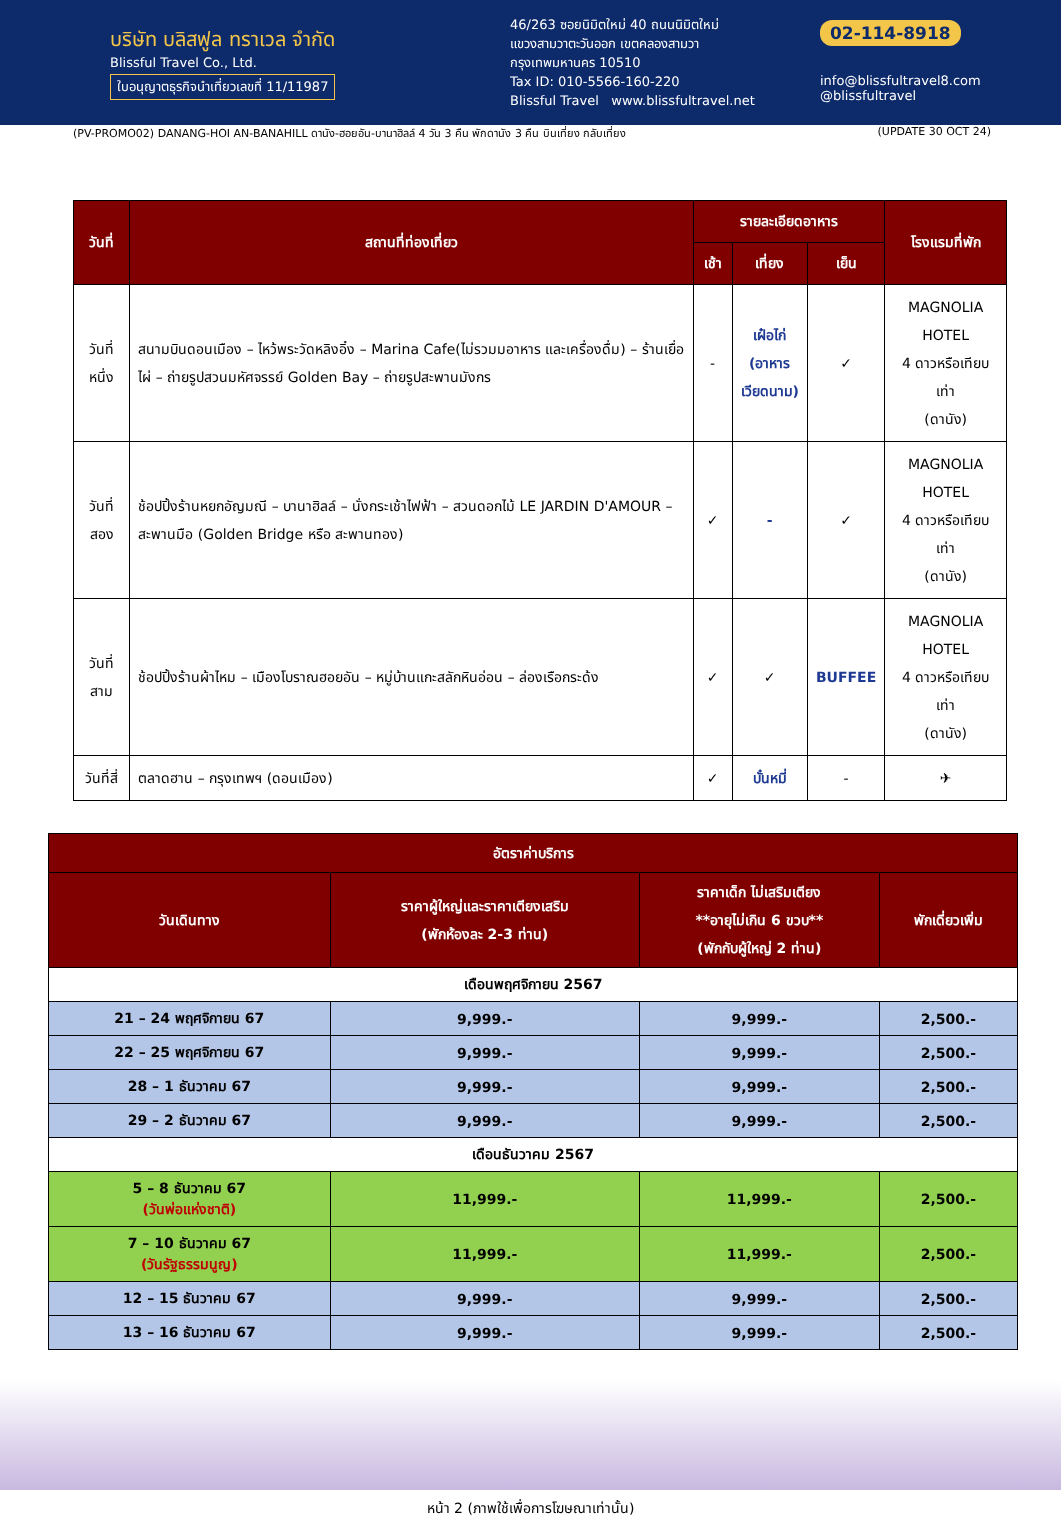บริษัท บลิสฟูล ทราเวล จำกัด
Blissful Travel Co., Ltd.
ใบอนุญาตธุรกิจนำเที่ยวเลขที่ 11/11987
46/263 ซอยนิมิตใหม่ 40 ถนนนิมิตใหม่
แขวงสามวาตะวันออก เขตคลองสามวา
กรุงเทพมหานคร 10510
Tax ID: 010-5566-160-220
Blissful Travel www.blissfultravel.net
02-114-8918
info@blissfultravel8.com @blissfultravel
(PV-PROMO02) DANANG-HOI AN-BANAHILL ดานัง-ฮอยอัน-บานาฮิลล์ 4 วัน 3 คืน พักดานัง 3 คืน บินเที่ยง กลับเที่ยง (UPDATE 30 OCT 24)
| วันที่ | สถานที่ท่องเที่ยว | รายละเอียดอาหาร | | | โรงแรมที่พัก |
| --- | --- | --- | --- | --- | --- |
| | | เช้า | เที่ยง | เย็น | |
| วันที่หนึ่ง | สนามบินดอนเมือง – ไหว้พระวัดหลิงอิ๋ง – Marina Cafe(ไม่รวมมอาหาร และเครื่องดื่ม) – ร้านเยื่อไผ่ – ถ่ายรูปสวนมหัศจรรย์ Golden Bay – ถ่ายรูปสะพานมังกร | - | เฝ๋อไก่ (อาหาร เวียดนาม) | ✓ | MAGNOLIA HOTEL 4 ดาวหรือเทียบเท่า (ดานัง) |
| วันที่สอง | ช้อปปิ้งร้านหยกอัญมณี – บานาฮิลล์ – นั่งกระเช้าไฟฟ้า – สวนดอกไม้ LE JARDIN D'AMOUR – สะพานมือ (Golden Bridge หรือ สะพานทอง) | ✓ | - | ✓ | MAGNOLIA HOTEL 4 ดาวหรือเทียบเท่า (ดานัง) |
| วันที่สาม | ช้อปปิ้งร้านผ้าไหม – เมืองโบราณฮอยอัน – หมู่บ้านแกะสลักหินอ่อน – ล่องเรือกระด้ง | ✓ | ✓ | BUFFEE | MAGNOLIA HOTEL 4 ดาวหรือเทียบเท่า (ดานัง) |
| วันที่สี่ | ตลาดฮาน – กรุงเทพฯ (ดอนเมือง) | ✓ | บั๋นหมี่ | - | ✈ |
| อัตราค่าบริการ | | | |
| --- | --- | --- | --- |
| วันเดินทาง | ราคาผู้ใหญ่และราคาเตียงเสริม (พักห้องละ 2-3 ท่าน) | ราคาเด็ก ไม่เสริมเตียง **อายุไม่เกิน 6 ขวบ** (พักกับผู้ใหญ่ 2 ท่าน) | พักเดี่ยวเพิ่ม |
| เดือนพฤศจิกายน 2567 | | | |
| 21 – 24 พฤศจิกายน 67 | 9,999.- | 9,999.- | 2,500.- |
| 22 – 25 พฤศจิกายน 67 | 9,999.- | 9,999.- | 2,500.- |
| 28 – 1 ธันวาคม 67 | 9,999.- | 9,999.- | 2,500.- |
| 29 – 2 ธันวาคม 67 | 9,999.- | 9,999.- | 2,500.- |
| เดือนธันวาคม 2567 | | | |
| 5 – 8 ธันวาคม 67 (วันพ่อแห่งชาติ) | 11,999.- | 11,999.- | 2,500.- |
| 7 – 10 ธันวาคม 67 (วันรัฐธรรมนูญ) | 11,999.- | 11,999.- | 2,500.- |
| 12 – 15 ธันวาคม 67 | 9,999.- | 9,999.- | 2,500.- |
| 13 – 16 ธันวาคม 67 | 9,999.- | 9,999.- | 2,500.- |
หน้า 2 (ภาพใช้เพื่อการโฆษณาเท่านั้น)